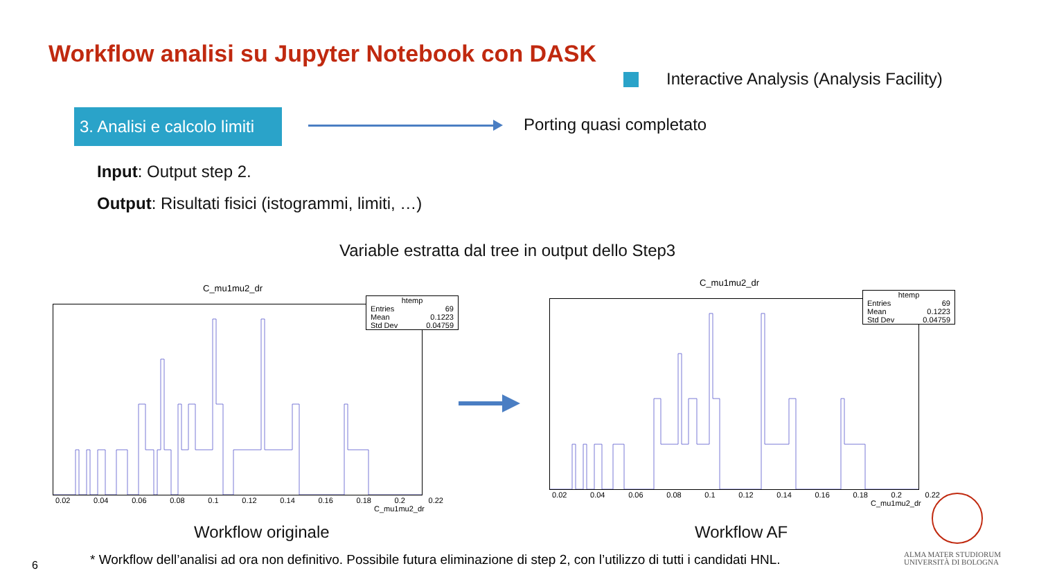Workflow analisi su Jupyter Notebook con DASK
Interactive Analysis (Analysis Facility)
3. Analisi e calcolo limiti
Porting quasi completato
Input: Output step 2.
Output: Risultati fisici (istogrammi, limiti, …)
Variable estratta dal tree in output dello Step3
C_mu1mu2_dr
0.02 0.04 0.06 0.08 0.1 0.12 0.14 0.16 0.18 0.2 0.22
C_mu1mu2_dr
htemp
Entries 69
Mean 0.1223
Std Dev 0.04759
C_mu1mu2_dr
0.02 0.04 0.06 0.08 0.1 0.12 0.14 0.16 0.18 0.2 0.22
C_mu1mu2_dr
htemp
Entries 69
Mean 0.1223
Std Dev 0.04759
Workflow originale Workflow AF
ALMA MATER STUDIORUM
UNIVERSITÀ DI BOLOGNA
6
* Workflow dell’analisi ad ora non definitivo. Possibile futura eliminazione di step 2, con l’utilizzo di tutti i candidati HNL.